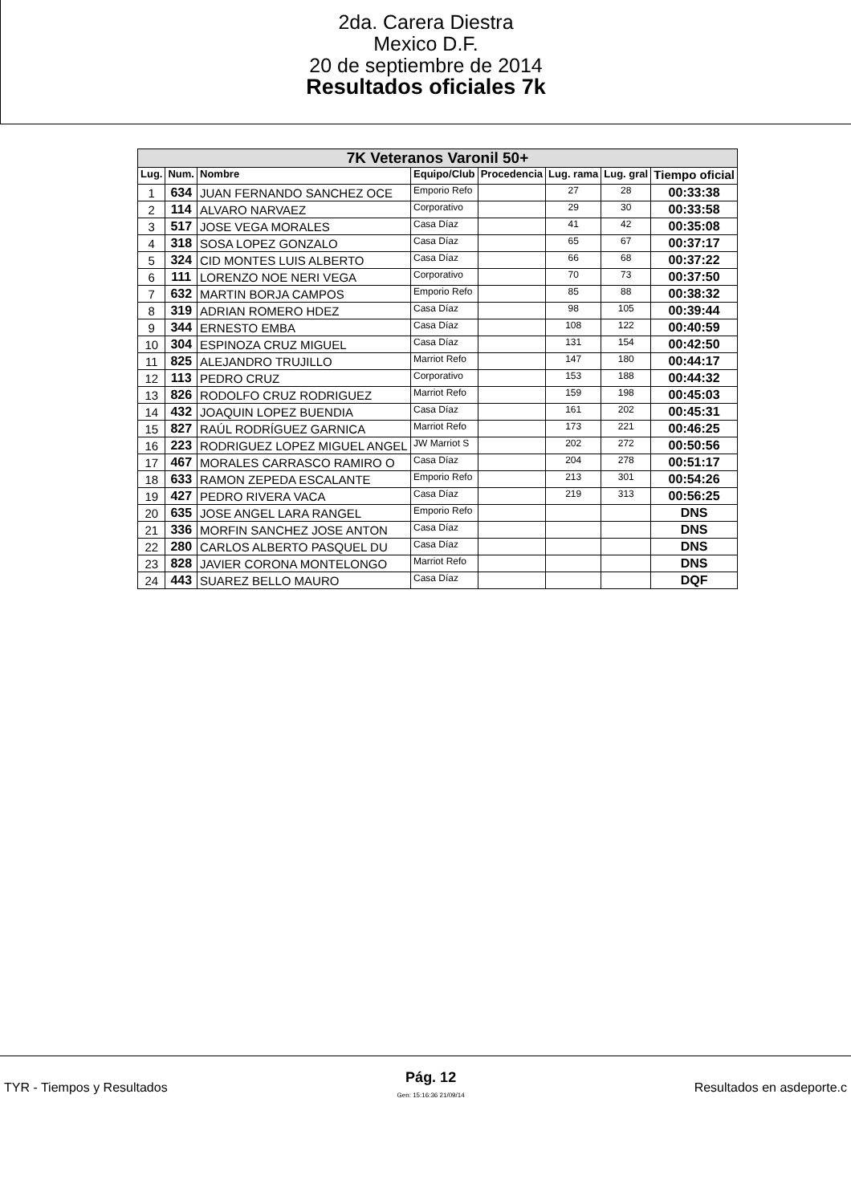2da. Carera Diestra
Mexico D.F.
20 de septiembre de 2014
Resultados oficiales 7k
| 7K Veteranos Varonil 50+ | | | | | | | |
| Lug. | Num. | Nombre | Equipo/Club | Procedencia | Lug. rama | Lug. gral | Tiempo oficial |
| 1 | 634 | JUAN FERNANDO SANCHEZ OCE | Emporio Refo | | 27 | 28 | 00:33:38 |
| 2 | 114 | ALVARO NARVAEZ | Corporativo | | 29 | 30 | 00:33:58 |
| 3 | 517 | JOSE VEGA MORALES | Casa Díaz | | 41 | 42 | 00:35:08 |
| 4 | 318 | SOSA LOPEZ GONZALO | Casa Díaz | | 65 | 67 | 00:37:17 |
| 5 | 324 | CID MONTES LUIS ALBERTO | Casa Díaz | | 66 | 68 | 00:37:22 |
| 6 | 111 | LORENZO NOE NERI VEGA | Corporativo | | 70 | 73 | 00:37:50 |
| 7 | 632 | MARTIN BORJA CAMPOS | Emporio Refo | | 85 | 88 | 00:38:32 |
| 8 | 319 | ADRIAN ROMERO HDEZ | Casa Díaz | | 98 | 105 | 00:39:44 |
| 9 | 344 | ERNESTO EMBA | Casa Díaz | | 108 | 122 | 00:40:59 |
| 10 | 304 | ESPINOZA CRUZ MIGUEL | Casa Díaz | | 131 | 154 | 00:42:50 |
| 11 | 825 | ALEJANDRO TRUJILLO | Marriot Refo | | 147 | 180 | 00:44:17 |
| 12 | 113 | PEDRO CRUZ | Corporativo | | 153 | 188 | 00:44:32 |
| 13 | 826 | RODOLFO CRUZ RODRIGUEZ | Marriot Refo | | 159 | 198 | 00:45:03 |
| 14 | 432 | JOAQUIN LOPEZ BUENDIA | Casa Díaz | | 161 | 202 | 00:45:31 |
| 15 | 827 | RAÚL RODRÍGUEZ GARNICA | Marriot Refo | | 173 | 221 | 00:46:25 |
| 16 | 223 | RODRIGUEZ LOPEZ MIGUEL ANGEL | JW Marriot S | | 202 | 272 | 00:50:56 |
| 17 | 467 | MORALES CARRASCO RAMIRO O | Casa Díaz | | 204 | 278 | 00:51:17 |
| 18 | 633 | RAMON ZEPEDA ESCALANTE | Emporio Refo | | 213 | 301 | 00:54:26 |
| 19 | 427 | PEDRO RIVERA VACA | Casa Díaz | | 219 | 313 | 00:56:25 |
| 20 | 635 | JOSE ANGEL LARA RANGEL | Emporio Refo | | | | DNS |
| 21 | 336 | MORFIN SANCHEZ JOSE ANTON | Casa Díaz | | | | DNS |
| 22 | 280 | CARLOS ALBERTO PASQUEL DU | Casa Díaz | | | | DNS |
| 23 | 828 | JAVIER CORONA MONTELONGO | Marriot Refo | | | | DNS |
| 24 | 443 | SUAREZ BELLO MAURO | Casa Díaz | | | | DQF |
TYR - Tiempos y Resultados Pág. 12
Gen: 15:16:36 21/09/14 Resultados en asdeporte.c